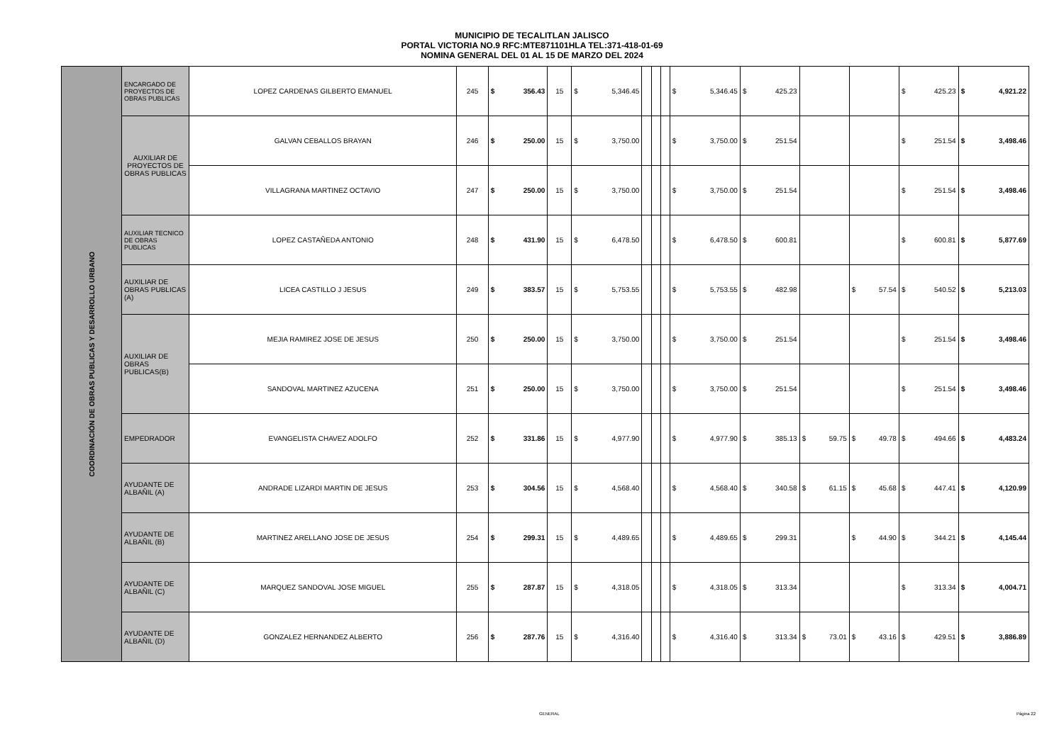MUNICIPIO DE TECALITLAN JALISCO
PORTAL VICTORIA NO.9 RFC:MTE871101HLA TEL:371-418-01-69
NOMINA GENERAL DEL 01 AL 15 DE MARZO DEL 2024
| COORDINACIÓN DE OBRAS PUBLICAS Y DESARROLLO URBANO | ENCARGADO DE PROYECTOS DE OBRAS PUBLICAS | LOPEZ CARDENAS GILBERTO EMANUEL | 245 | $ | 356.43 | 15 | $ | 5,346.45 | | | | $ | 5,346.45 | $ | 425.23 | | | $ | 425.23 | $ | 4,921.22 |
| | AUXILIAR DE PROYECTOS DE OBRAS PUBLICAS | GALVAN CEBALLOS BRAYAN | 246 | $ | 250.00 | 15 | $ | 3,750.00 | | | | $ | 3,750.00 | $ | 251.54 | | | $ | 251.54 | $ | 3,498.46 |
| | | VILLAGRANA MARTINEZ OCTAVIO | 247 | $ | 250.00 | 15 | $ | 3,750.00 | | | | $ | 3,750.00 | $ | 251.54 | | | $ | 251.54 | $ | 3,498.46 |
| | AUXILIAR TECNICO DE OBRAS PUBLICAS | LOPEZ CASTAÑEDA ANTONIO | 248 | $ | 431.90 | 15 | $ | 6,478.50 | | | | $ | 6,478.50 | $ | 600.81 | | | $ | 600.81 | $ | 5,877.69 |
| | AUXILIAR DE OBRAS PUBLICAS (A) | LICEA CASTILLO J JESUS | 249 | $ | 383.57 | 15 | $ | 5,753.55 | | | | $ | 5,753.55 | $ | 482.98 | | $ 57.54 | $ | 540.52 | $ | 5,213.03 |
| | AUXILIAR DE OBRAS PUBLICAS(B) | MEJIA RAMIREZ JOSE DE JESUS | 250 | $ | 250.00 | 15 | $ | 3,750.00 | | | | $ | 3,750.00 | $ | 251.54 | | | $ | 251.54 | $ | 3,498.46 |
| | | SANDOVAL MARTINEZ AZUCENA | 251 | $ | 250.00 | 15 | $ | 3,750.00 | | | | $ | 3,750.00 | $ | 251.54 | | | $ | 251.54 | $ | 3,498.46 |
| | EMPEDRADOR | EVANGELISTA CHAVEZ ADOLFO | 252 | $ | 331.86 | 15 | $ | 4,977.90 | | | | $ | 4,977.90 | $ | 385.13 | $ 59.75 | $ 49.78 | $ | 494.66 | $ | 4,483.24 |
| | AYUDANTE DE ALBAÑIL (A) | ANDRADE LIZARDI MARTIN DE JESUS | 253 | $ | 304.56 | 15 | $ | 4,568.40 | | | | $ | 4,568.40 | $ | 340.58 | $ 61.15 | $ 45.68 | $ | 447.41 | $ | 4,120.99 |
| | AYUDANTE DE ALBAÑIL (B) | MARTINEZ ARELLANO JOSE DE JESUS | 254 | $ | 299.31 | 15 | $ | 4,489.65 | | | | $ | 4,489.65 | $ | 299.31 | | $ 44.90 | $ | 344.21 | $ | 4,145.44 |
| | AYUDANTE DE ALBAÑIL (C) | MARQUEZ SANDOVAL JOSE MIGUEL | 255 | $ | 287.87 | 15 | $ | 4,318.05 | | | | $ | 4,318.05 | $ | 313.34 | | | $ | 313.34 | $ | 4,004.71 |
| | AYUDANTE DE ALBAÑIL (D) | GONZALEZ HERNANDEZ ALBERTO | 256 | $ | 287.76 | 15 | $ | 4,316.40 | | | | $ | 4,316.40 | $ | 313.34 | $ 73.01 | $ 43.16 | $ | 429.51 | $ | 3,886.89 |
GENERAL Página 22